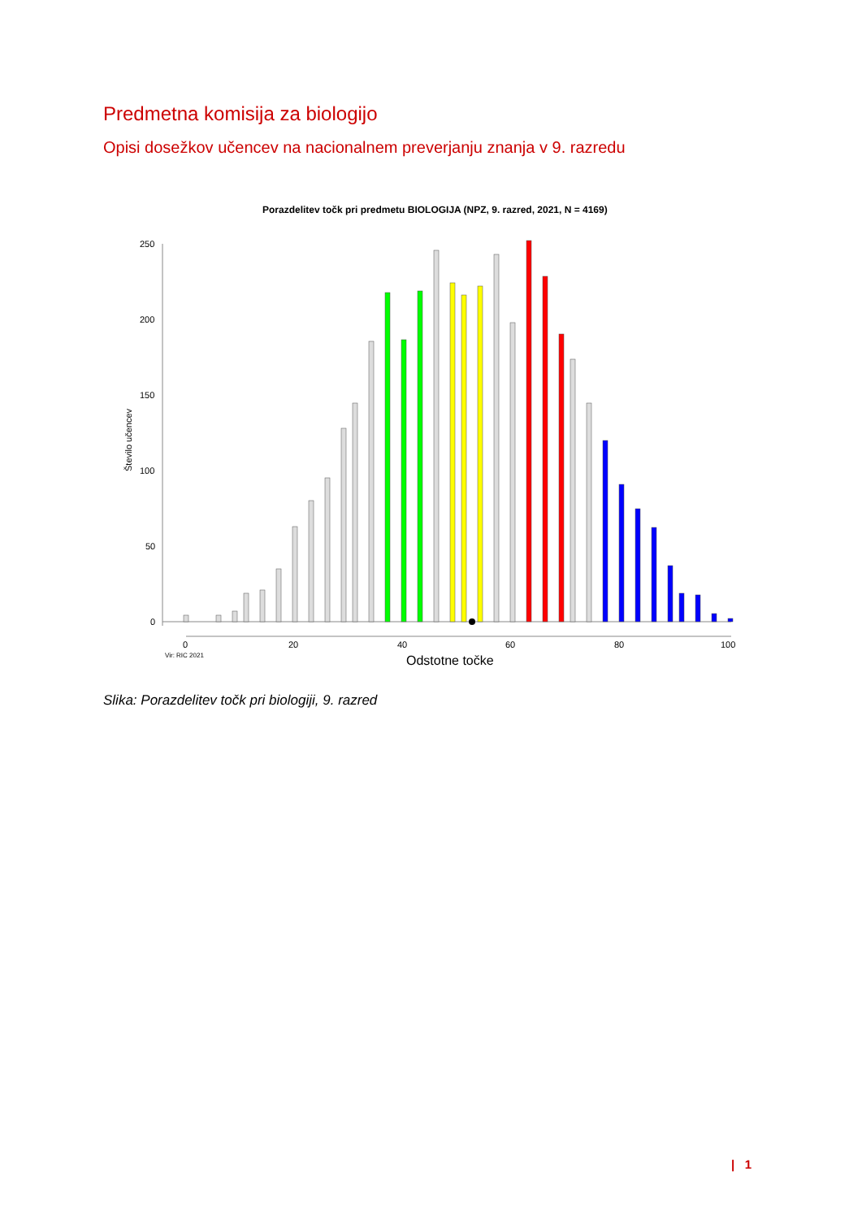Predmetna komisija za biologijo
Opisi dosežkov učencev na nacionalnem preverjanju znanja v 9. razredu
Porazdelitev točk pri predmetu BIOLOGIJA (NPZ, 9. razred, 2021, N = 4169)
250
200
150
100
50
0
Število učencev
0
20
40
60
80
100
Vir: RIC 2021
Odstotne točke
Slika: Porazdelitev točk pri biologiji, 9. razred
| 1